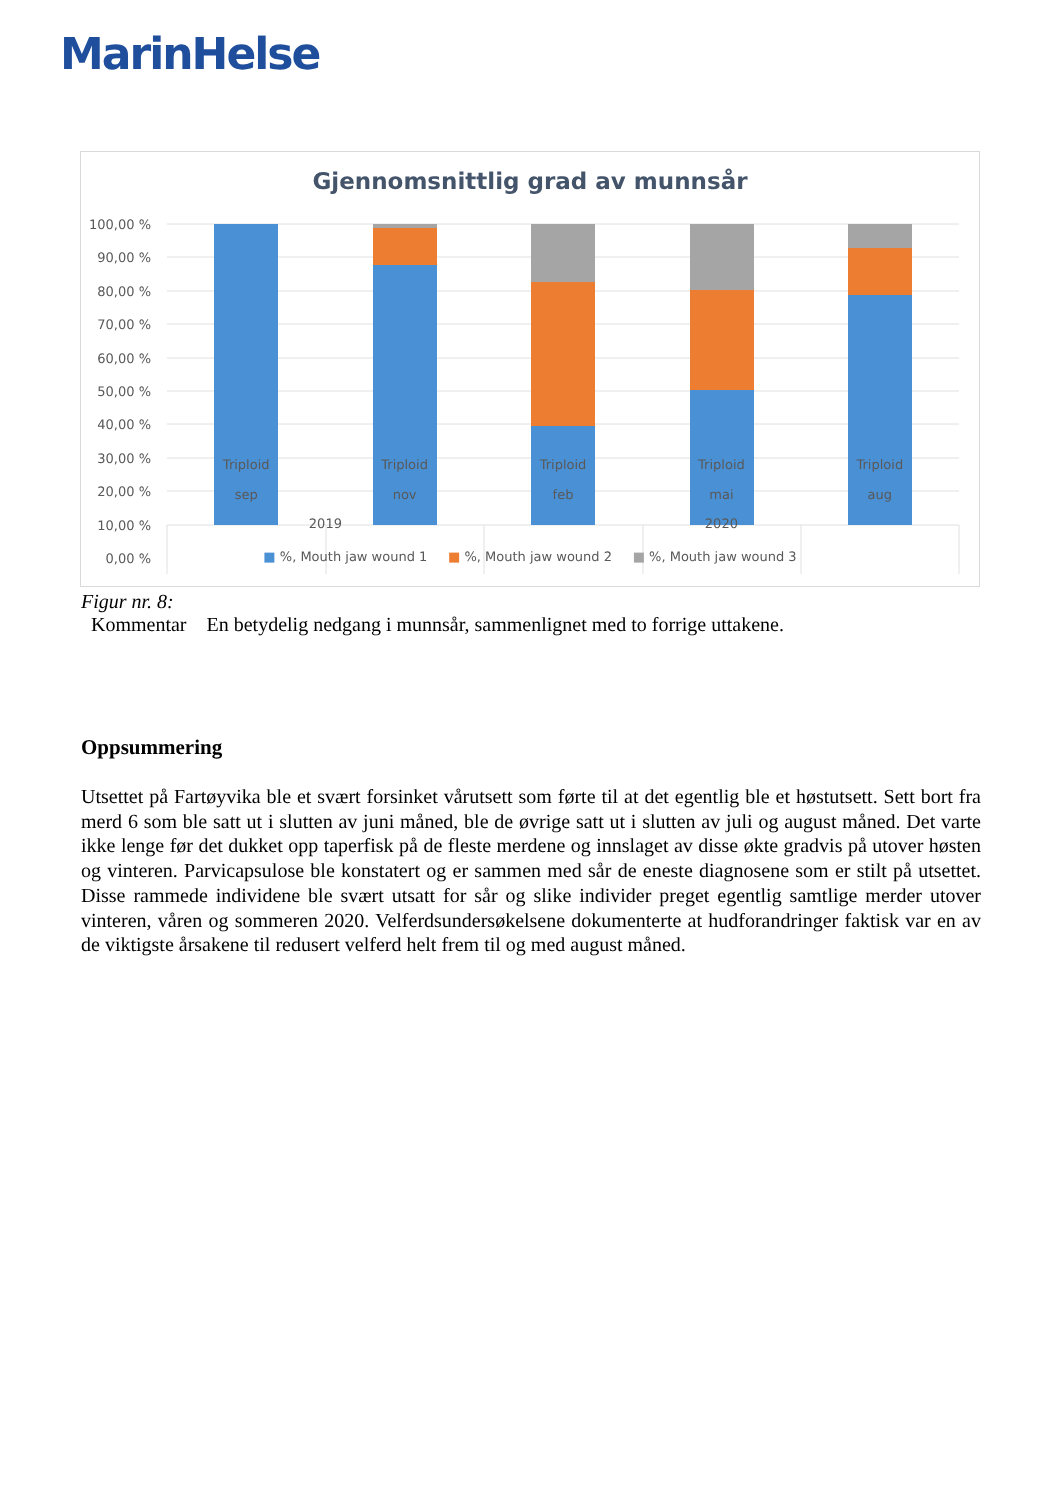MarinHelse
Gjennomsnittlig grad av munnsår
100,00 %
90,00 %
80,00 %
70,00 %
60,00 %
50,00 %
40,00 %
30,00 %
20,00 %
10,00 %
0,00 %
Triploid
sep
Triploid
nov
Triploid
feb
Triploid
mai
Triploid
aug
2019 2020
■ %, Mouth jaw wound 1 ■ %, Mouth jaw wound 2 ■ %, Mouth jaw wound 3
Figur nr. 8:
Kommentar En betydelig nedgang i munnsår, sammenlignet med to forrige uttakene.
Oppsummering
Utsettet på Fartøyvika ble et svært forsinket vårutsett som førte til at det egentlig ble et høstutsett. Sett bort fra merd 6 som ble satt ut i slutten av juni måned, ble de øvrige satt ut i slutten av juli og august måned. Det varte ikke lenge før det dukket opp taperfisk på de fleste merdene og innslaget av disse økte gradvis på utover høsten og vinteren. Parvicapsulose ble konstatert og er sammen med sår de eneste diagnosene som er stilt på utsettet. Disse rammede individene ble svært utsatt for sår og slike individer preget egentlig samtlige merder utover vinteren, våren og sommeren 2020. Velferdsundersøkelsene dokumenterte at hudforandringer faktisk var en av de viktigste årsakene til redusert velferd helt frem til og med august måned.